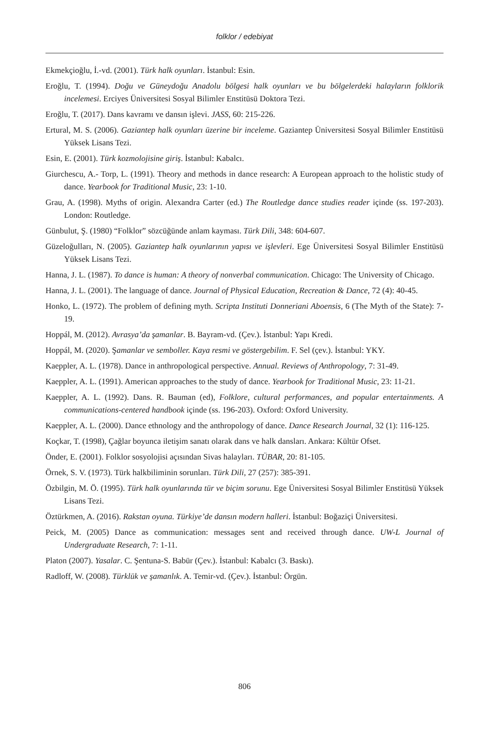folklor / edebiyat
Ekmekçioğlu, İ.-vd. (2001). Türk halk oyunları. İstanbul: Esin.
Eroğlu, T. (1994). Doğu ve Güneydoğu Anadolu bölgesi halk oyunları ve bu bölgelerdeki halayların folklorik incelemesi. Erciyes Üniversitesi Sosyal Bilimler Enstitüsü Doktora Tezi.
Eroğlu, T. (2017). Dans kavramı ve dansın işlevi. JASS, 60: 215-226.
Ertural, M. S. (2006). Gaziantep halk oyunları üzerine bir inceleme. Gaziantep Üniversitesi Sosyal Bilimler Enstitüsü Yüksek Lisans Tezi.
Esin, E. (2001). Türk kozmolojisine giriş. İstanbul: Kabalcı.
Giurchescu, A.- Torp, L. (1991). Theory and methods in dance research: A European approach to the holistic study of dance. Yearbook for Traditional Music, 23: 1-10.
Grau, A. (1998). Myths of origin. Alexandra Carter (ed.) The Routledge dance studies reader içinde (ss. 197-203). London: Routledge.
Günbulut, Ş. (1980) “Folklor” sözcüğünde anlam kayması. Türk Dili, 348: 604-607.
Güzeloğulları, N. (2005). Gaziantep halk oyunlarının yapısı ve işlevleri. Ege Üniversitesi Sosyal Bilimler Enstitüsü Yüksek Lisans Tezi.
Hanna, J. L. (1987). To dance is human: A theory of nonverbal communication. Chicago: The University of Chicago.
Hanna, J. L. (2001). The language of dance. Journal of Physical Education, Recreation & Dance, 72 (4): 40-45.
Honko, L. (1972). The problem of defining myth. Scripta Instituti Donneriani Aboensis, 6 (The Myth of the State): 7-19.
Hoppál, M. (2012). Avrasya’da şamanlar. B. Bayram-vd. (Çev.). İstanbul: Yapı Kredi.
Hoppál, M. (2020). Şamanlar ve semboller. Kaya resmi ve göstergebilim. F. Sel (çev.). İstanbul: YKY.
Kaeppler, A. L. (1978). Dance in anthropological perspective. Annual. Reviews of Anthropology, 7: 31-49.
Kaeppler, A. L. (1991). American approaches to the study of dance. Yearbook for Traditional Music, 23: 11-21.
Kaeppler, A. L. (1992). Dans. R. Bauman (ed), Folklore, cultural performances, and popular entertainments. A communications-centered handbook içinde (ss. 196-203). Oxford: Oxford University.
Kaeppler, A. L. (2000). Dance ethnology and the anthropology of dance. Dance Research Journal, 32 (1): 116-125.
Koçkar, T. (1998), Çağlar boyunca iletişim sanatı olarak dans ve halk dansları. Ankara: Kültür Ofset.
Önder, E. (2001). Folklor sosyolojisi açısından Sivas halayları. TÜBAR, 20: 81-105.
Örnek, S. V. (1973). Türk halkbiliminin sorunları. Türk Dili, 27 (257): 385-391.
Özbilgin, M. Ö. (1995). Türk halk oyunlarında tür ve biçim sorunu. Ege Üniversitesi Sosyal Bilimler Enstitüsü Yüksek Lisans Tezi.
Öztürkmen, A. (2016). Rakstan oyuna. Türkiye’de dansın modern halleri. İstanbul: Boğaziçi Üniversitesi.
Peick, M. (2005) Dance as communication: messages sent and received through dance. UW-L Journal of Undergraduate Research, 7: 1-11.
Platon (2007). Yasalar. C. Şentuna-S. Babür (Çev.). İstanbul: Kabalcı (3. Baskı).
Radloff, W. (2008). Türklük ve şamanlık. A. Temir-vd. (Çev.). İstanbul: Örgün.
806